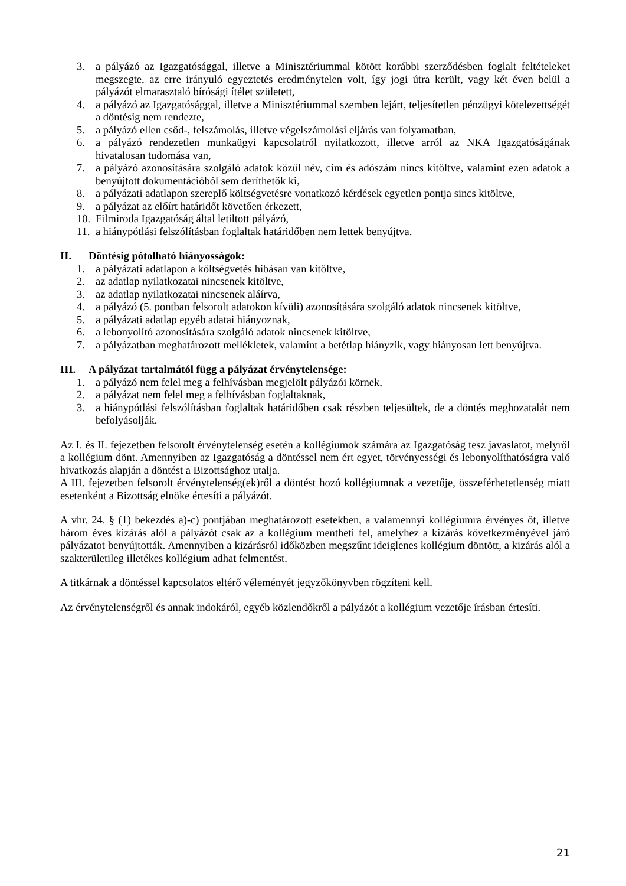3. a pályázó az Igazgatósággal, illetve a Minisztériummal kötött korábbi szerződésben foglalt feltételeket megszegte, az erre irányuló egyeztetés eredménytelen volt, így jogi útra került, vagy két éven belül a pályázót elmarasztaló bírósági ítélet született,
4. a pályázó az Igazgatósággal, illetve a Minisztériummal szemben lejárt, teljesítetlen pénzügyi kötelezettségét a döntésig nem rendezte,
5. a pályázó ellen csőd-, felszámolás, illetve végelszámolási eljárás van folyamatban,
6. a pályázó rendezetlen munkaügyi kapcsolatról nyilatkozott, illetve arról az NKA Igazgatóságának hivatalosan tudomása van,
7. a pályázó azonosítására szolgáló adatok közül név, cím és adószám nincs kitöltve, valamint ezen adatok a benyújtott dokumentációból sem deríthetők ki,
8. a pályázati adatlapon szereplő költségvetésre vonatkozó kérdések egyetlen pontja sincs kitöltve,
9. a pályázat az előírt határidőt követően érkezett,
10. Filmiroda Igazgatóság által letiltott pályázó,
11. a hiánypótlási felszólításban foglaltak határidőben nem lettek benyújtva.
II. Döntésig pótolható hiányosságok:
1. a pályázati adatlapon a költségvetés hibásan van kitöltve,
2. az adatlap nyilatkozatai nincsenek kitöltve,
3. az adatlap nyilatkozatai nincsenek aláírva,
4. a pályázó (5. pontban felsorolt adatokon kívüli) azonosítására szolgáló adatok nincsenek kitöltve,
5. a pályázati adatlap egyéb adatai hiányoznak,
6. a lebonyolító azonosítására szolgáló adatok nincsenek kitöltve,
7. a pályázatban meghatározott mellékletek, valamint a betétlap hiányzik, vagy hiányosan lett benyújtva.
III. A pályázat tartalmától függ a pályázat érvénytelensége:
1. a pályázó nem felel meg a felhívásban megjelölt pályázói körnek,
2. a pályázat nem felel meg a felhívásban foglaltaknak,
3. a hiánypótlási felszólításban foglaltak határidőben csak részben teljesültek, de a döntés meghozatalát nem befolyásolják.
Az I. és II. fejezetben felsorolt érvénytelenség esetén a kollégiumok számára az Igazgatóság tesz javaslatot, melyről a kollégium dönt. Amennyiben az Igazgatóság a döntéssel nem ért egyet, törvényességi és lebonyolíthatóságra való hivatkozás alapján a döntést a Bizottsághoz utalja.
A III. fejezetben felsorolt érvénytelenség(ek)ről a döntést hozó kollégiumnak a vezetője, összeférhetetlenség miatt esetenként a Bizottság elnöke értesíti a pályázót.
A vhr. 24. § (1) bekezdés a)-c) pontjában meghatározott esetekben, a valamennyi kollégiumra érvényes öt, illetve három éves kizárás alól a pályázót csak az a kollégium mentheti fel, amelyhez a kizárás következményével járó pályázatot benyújtották. Amennyiben a kizárásról időközben megszűnt ideiglenes kollégium döntött, a kizárás alól a szakterületileg illetékes kollégium adhat felmentést.
A titkárnak a döntéssel kapcsolatos eltérő véleményét jegyzőkönyvben rögzíteni kell.
Az érvénytelenségről és annak indokáról, egyéb közlendőkről a pályázót a kollégium vezetője írásban értesíti.
21